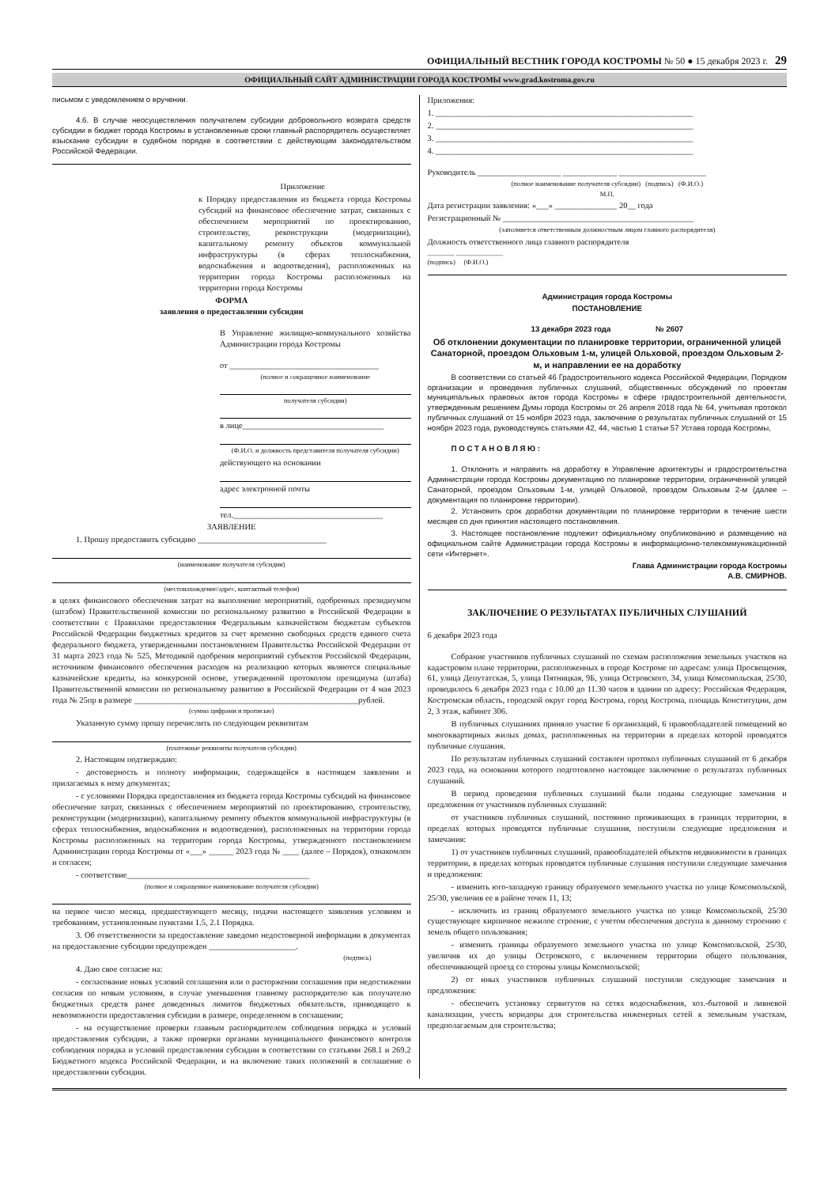ОФИЦИАЛЬНЫЙ ВЕСТНИК ГОРОДА КОСТРОМЫ № 50 ● 15 декабря 2023 г. 29
ОФИЦИАЛЬНЫЙ САЙТ АДМИНИСТРАЦИИ ГОРОДА КОСТРОМЫ www.grad.kostroma.gov.ru
письмом с уведомлением о вручении.
4.6. В случае неосуществления получателем субсидии добровольного возврата средств субсидии в бюджет города Костромы в установленные сроки главный распорядитель осуществляет взыскание субсидии в судебном порядке в соответствии с действующим законодательством Российской Федерации.
Приложение
к Порядку предоставления из бюджета города Костромы субсидий на финансовое обеспечение затрат, связанных с обеспечением мероприятий по проектированию, строительству, реконструкции (модернизации), капитальному ремонту объектов коммунальной инфраструктуры (в сферах теплоснабжения, водоснабжения и водоотведения), расположенных на территории города Костромы расположенных на территории города Костромы
ФОРМА
заявления о предоставлении субсидии
В Управление жилищно-коммунального хозяйства Администрации города Костромы
от ____________________________________
(полное и сокращенное наименование
получателя субсидии)
в лице__________________________________
(Ф.И.О. и должность представителя получателя субсидии)
действующего на основании
адрес электронной почты
тел.____________________________________
ЗАЯВЛЕНИЕ
1. Прошу предоставить субсидию _______________________________
(наименование получателя субсидии)
(местонахождение/адрес, контактный телефон)
в целях финансового обеспечения затрат на выполнение мероприятий, одобренных президиумом (штабом) Правительственной комиссии по региональному развитию в Российской Федерации в соответствии с Правилами предоставления Федеральным казначейством бюджетам субъектов Российской Федерации бюджетных кредитов за счет временно свободных средств единого счета федерального бюджета, утвержденными постановлением Правительства Российской Федерации от 31 марта 2023 года № 525, Методикой одобрения мероприятий субъектов Российской Федерации, источником финансового обеспечения расходов на реализацию которых являются специальные казначейские кредиты, на конкурсной основе, утвержденной протоколом президиума (штаба) Правительственной комиссии по региональному развитию в Российской Федерации от 4 мая 2023 года № 25пр в размере ______________________________________________________рублей.
(сумма цифрами и прописью)
Указанную сумму прошу перечислить по следующим реквизитам
(платежные реквизиты получателя субсидии)
2. Настоящим подтверждаю:
- достоверность и полноту информации, содержащейся в настоящем заявлении и прилагаемых к нему документах;
- с условиями Порядка предоставления из бюджета города Костромы субсидий на финансовое обеспечение затрат, связанных с обеспечением мероприятий по проектированию, строительству, реконструкции (модернизации), капитальному ремонту объектов коммунальной инфраструктуры (в сферах теплоснабжения, водоснабжения и водоотведения), расположенных на территории города Костромы расположенных на территории города Костромы, утвержденного постановлением Администрации города Костромы от «___» ______ 2023 года № ____ (далее – Порядок), ознакомлен и согласен;
- соответствие____________________________________________
(полное и сокращенное наименование получателя субсидии)
на первое число месяца, предшествующего месяцу, подачи настоящего заявления условиям и требованиям, установленным пунктами 1.5, 2.1 Порядка.
3. Об ответственности за предоставление заведомо недостоверной информации в документах на предоставление субсидии предупрежден _____________________.
(подпись)
4. Даю свое согласие на:
- согласование новых условий соглашения или о расторжении соглашения при недостижении согласия по новым условиям, в случае уменьшения главному распорядителю как получателю бюджетных средств ранее доведенных лимитов бюджетных обязательств, приводящего к невозможности предоставления субсидии в размере, определенном в соглашении;
- на осуществление проверки главным распорядителем соблюдения порядка и условий предоставления субсидии, а также проверки органами муниципального финансового контроля соблюдения порядка и условий предоставления субсидии в соответствии со статьями 268.1 и 269.2 Бюджетного кодекса Российской Федерации, и на включение таких положений в соглашение о предоставлении субсидии.
Приложения:
1. ______________________________________________________________
2. ______________________________________________________________
3. ______________________________________________________________
4. ______________________________________________________________
Руководитель ____________________ _____________ _____________________
(полное наименование получателя субсидии) (подпись) (Ф.И.О.)
М.П.
Дата регистрации заявления: «___» _______________ 20__ года
Регистрационный № ______________________________________________
(заполняется ответственным должностным лицом главного распорядителя)
Должность ответственного лица главного распорядителя
________ ______________
(подпись) (Ф.И.О.)
Администрация города Костромы
ПОСТАНОВЛЕНИЕ
13 декабря 2023 года № 2607
Об отклонении документации по планировке территории, ограниченной улицей Санаторной, проездом Ольховым 1-м, улицей Ольховой, проездом Ольховым 2-м, и направлении ее на доработку
В соответствии со статьей 46 Градостроительного кодекса Российской Федерации, Порядком организации и проведения публичных слушаний, общественных обсуждений по проектам муниципальных правовых актов города Костромы в сфере градостроительной деятельности, утвержденным решением Думы города Костромы от 26 апреля 2018 года № 64, учитывая протокол публичных слушаний от 15 ноября 2023 года, заключение о результатах публичных слушаний от 15 ноября 2023 года, руководствуясь статьями 42, 44, частью 1 статьи 57 Устава города Костромы,
П О С Т А Н О В Л Я Ю :
1. Отклонить и направить на доработку в Управление архитектуры и градостроительства Администрации города Костромы документацию по планировке территории, ограниченной улицей Санаторной, проездом Ольховым 1-м, улицей Ольховой, проездом Ольховым 2-м (далее – документация по планировке территории).
2. Установить срок доработки документации по планировке территории в течение шести месяцев со дня принятия настоящего постановления.
3. Настоящее постановление подлежит официальному опубликованию и размещению на официальном сайте Администрации города Костромы в информационно-телекоммуникационной сети «Интернет».
Глава Администрации города Костромы
А.В. СМИРНОВ.
ЗАКЛЮЧЕНИЕ О РЕЗУЛЬТАТАХ ПУБЛИЧНЫХ СЛУШАНИЙ
6 декабря 2023 года
Собрание участников публичных слушаний по схемам расположения земельных участков на кадастровом плане территории, расположенных в городе Костроме по адресам: улица Просвещения, 61, улица Депутатская, 5, улица Пятницкая, 9Б, улица Островского, 34, улица Комсомольская, 25/30, проводилось 6 декабря 2023 года с 10.00 до 11.30 часов в здании по адресу: Российская Федерация, Костромская область, городской округ город Кострома, город Кострома, площадь Конституции, дом 2, 3 этаж, кабинет 306.
В публичных слушаниях приняло участие 6 организаций, 6 правообладателей помещений во многоквартирных жилых домах, расположенных на территории в пределах которой проводятся публичные слушания.
По результатам публичных слушаний составлен протокол публичных слушаний от 6 декабря 2023 года, на основании которого подготовлено настоящее заключение о результатах публичных слушаний.
В период проведения публичных слушаний были поданы следующие замечания и предложения от участников публичных слушаний:
от участников публичных слушаний, постоянно проживающих в границах территории, в пределах которых проводятся публичные слушания, поступили следующие предложения и замечания:
1) от участников публичных слушаний, правообладателей объектов недвижимости в границах территории, в пределах которых проводятся публичные слушания поступили следующие замечания и предложения:
- изменить юго-западную границу образуемого земельного участка по улице Комсомольской, 25/30, увеличив ее в районе точек 11, 13;
- исключить из границ образуемого земельного участка по улице Комсомольской, 25/30 существующее кирпичное нежилое строение, с учетом обеспечения доступа к данному строению с земель общего пользования;
- изменить границы образуемого земельного участка по улице Комсомольской, 25/30, увеличив их до улицы Островского, с включением территории общего пользования, обеспечивающей проезд со стороны улицы Комсомольской;
2) от иных участников публичных слушаний поступили следующие замечания и предложения:
- обеспечить установку сервитутов на сетях водоснабжения, хоз.-бытовой и ливневой канализации, учесть коридоры для строительства инженерных сетей к земельным участкам, предполагаемым для строительства;